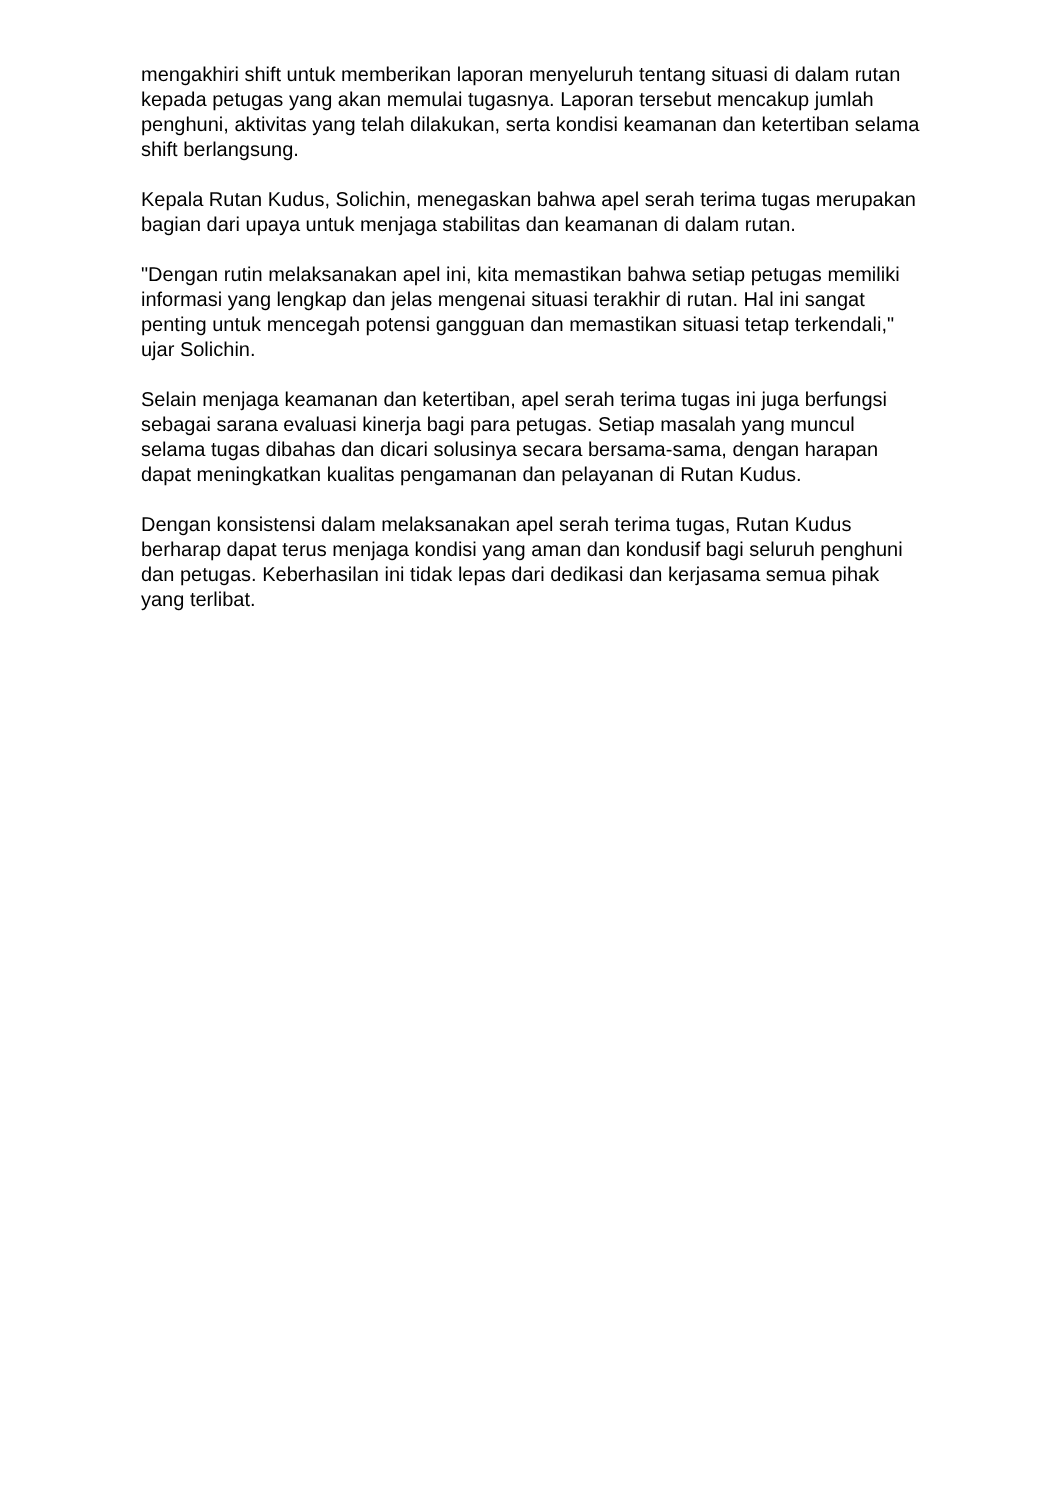mengakhiri shift untuk memberikan laporan menyeluruh tentang situasi di dalam rutan kepada petugas yang akan memulai tugasnya. Laporan tersebut mencakup jumlah penghuni, aktivitas yang telah dilakukan, serta kondisi keamanan dan ketertiban selama shift berlangsung.
Kepala Rutan Kudus, Solichin, menegaskan bahwa apel serah terima tugas merupakan bagian dari upaya untuk menjaga stabilitas dan keamanan di dalam rutan.
"Dengan rutin melaksanakan apel ini, kita memastikan bahwa setiap petugas memiliki informasi yang lengkap dan jelas mengenai situasi terakhir di rutan. Hal ini sangat penting untuk mencegah potensi gangguan dan memastikan situasi tetap terkendali," ujar Solichin.
Selain menjaga keamanan dan ketertiban, apel serah terima tugas ini juga berfungsi sebagai sarana evaluasi kinerja bagi para petugas. Setiap masalah yang muncul selama tugas dibahas dan dicari solusinya secara bersama-sama, dengan harapan dapat meningkatkan kualitas pengamanan dan pelayanan di Rutan Kudus.
Dengan konsistensi dalam melaksanakan apel serah terima tugas, Rutan Kudus berharap dapat terus menjaga kondisi yang aman dan kondusif bagi seluruh penghuni dan petugas. Keberhasilan ini tidak lepas dari dedikasi dan kerjasama semua pihak yang terlibat.